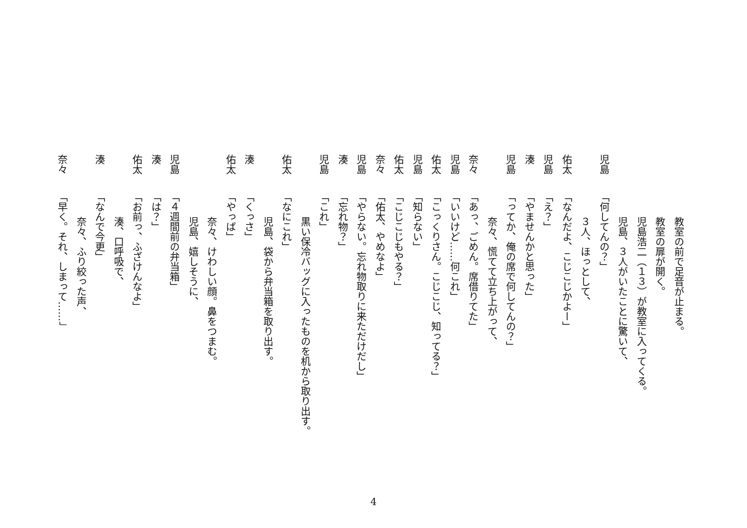教室の前で足音が止まる。
教室の扉が開く。
児島浩二（１３）が教室に入ってくる。
児島、３人がいたことに驚いて、
児島「何してんの？」
３人、ほっとして、
佑太「なんだよ、こじこじかよー」
児島「え？」
湊「やませんかと思った」
児島「ってか、俺の席で何してんの？」
奈々、慌てて立ち上がって、
奈々「あっ、ごめん。席借りてた」
児島「いいけど……何これ」
佑太「こっくりさん。こじこじ、知ってる？」
児島「知らない」
佑太「こじこじもやる？」
奈々「佑太、やめなよ」
児島「やらない。忘れ物取りに来ただけだし」
湊「忘れ物？」
児島「これ」
黒い保冷バッグに入ったものを机から取り出す。
佑太「なにこれ」
児島、袋から弁当箱を取り出す。
湊「くっさ」
佑太「やっば」
奈々、けわしい顔。鼻をつまむ。
児島、嬉しそうに、
児島「４週間前の弁当箱」
湊「は？」
佑太「お前っ、ふざけんなよ」
湊、口呼吸で、
湊「なんで今更」
奈々、ふり絞った声、
奈々「早く。それ、しまって……」
4